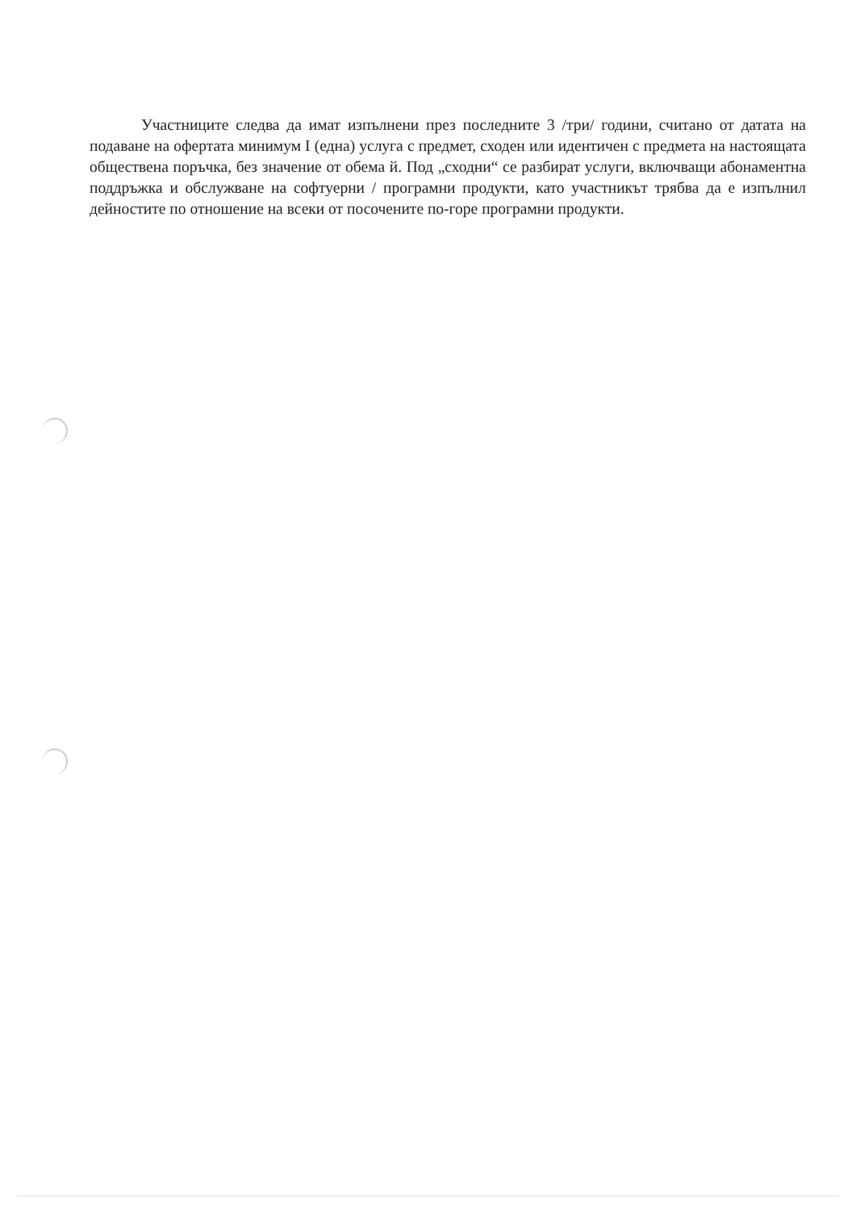Участниците следва да имат изпълнени през последните 3 /три/ години, считано от датата на подаване на офертата минимум I (една) услуга с предмет, сходен или идентичен с предмета на настоящата обществена поръчка, без значение от обема й. Под „сходни“ се разбират услуги, включващи абонаментна поддръжка и обслужване на софтуерни / програмни продукти, като участникът трябва да е изпълнил дейностите по отношение на всеки от посочените по-горе програмни продукти.